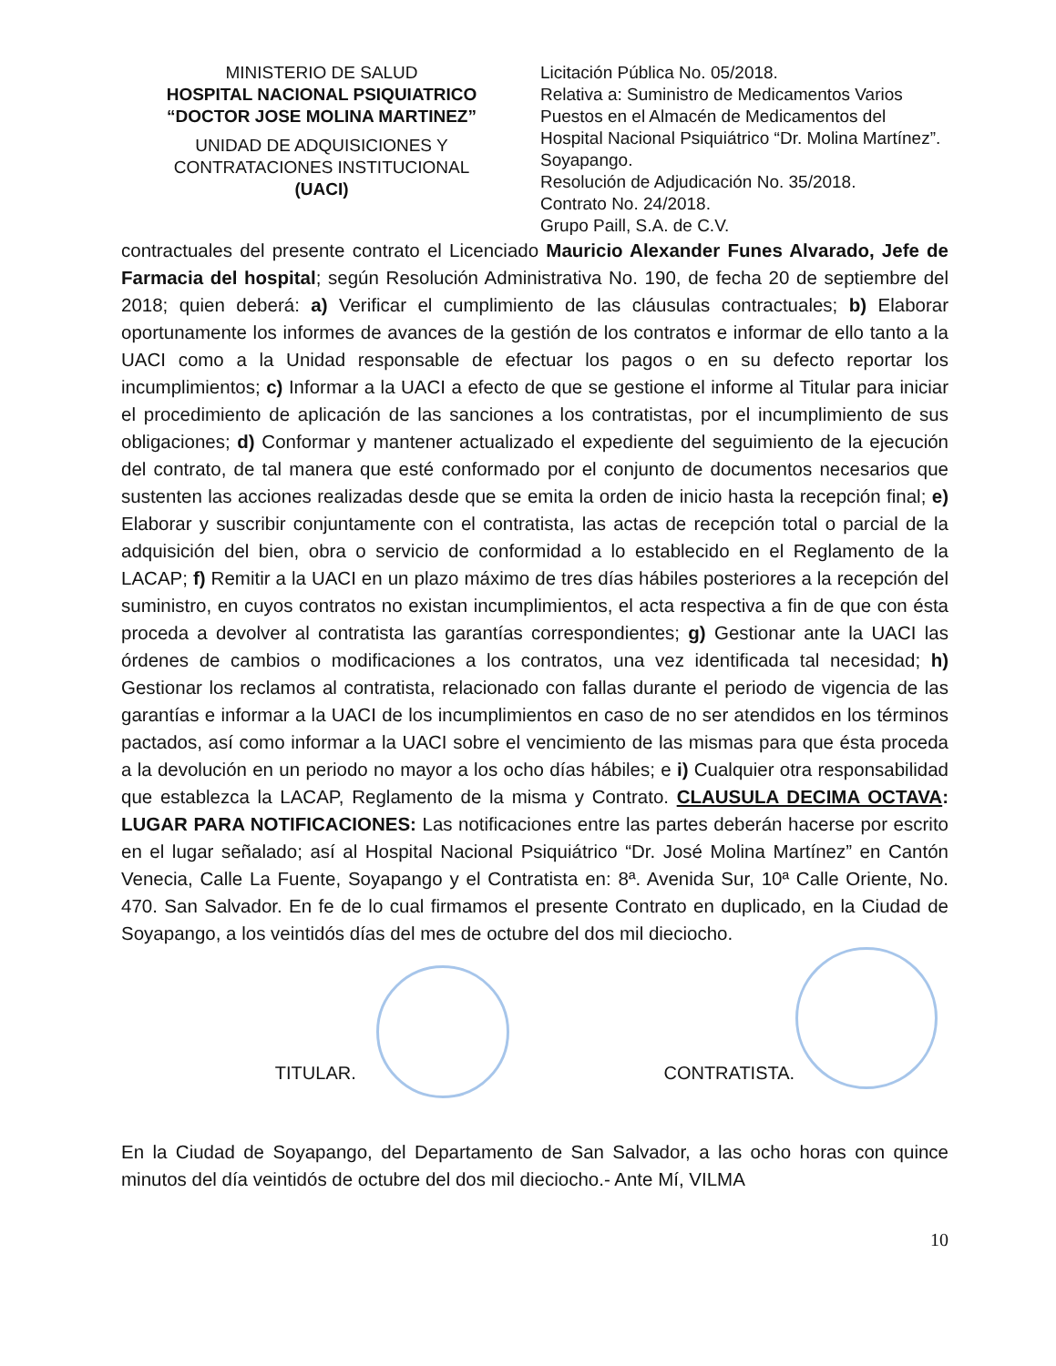MINISTERIO DE SALUD
HOSPITAL NACIONAL PSIQUIATRICO
“DOCTOR JOSE MOLINA MARTINEZ”
UNIDAD DE ADQUISICIONES Y
CONTRATACIONES INSTITUCIONAL
(UACI)
Licitación Pública No. 05/2018.
Relativa a: Suministro de Medicamentos Varios
Puestos en el Almacén de Medicamentos del
Hospital Nacional Psiquiátrico “Dr. Molina Martínez”.
Soyapango.
Resolución de Adjudicación No. 35/2018.
Contrato No. 24/2018.
Grupo Paill, S.A. de C.V.
contractuales del presente contrato el Licenciado Mauricio Alexander Funes Alvarado, Jefe de Farmacia del hospital; según Resolución Administrativa No. 190, de fecha 20 de septiembre del 2018; quien deberá: a) Verificar el cumplimiento de las cláusulas contractuales; b) Elaborar oportunamente los informes de avances de la gestión de los contratos e informar de ello tanto a la UACI como a la Unidad responsable de efectuar los pagos o en su defecto reportar los incumplimientos; c) Informar a la UACI a efecto de que se gestione el informe al Titular para iniciar el procedimiento de aplicación de las sanciones a los contratistas, por el incumplimiento de sus obligaciones; d) Conformar y mantener actualizado el expediente del seguimiento de la ejecución del contrato, de tal manera que esté conformado por el conjunto de documentos necesarios que sustenten las acciones realizadas desde que se emita la orden de inicio hasta la recepción final; e) Elaborar y suscribir conjuntamente con el contratista, las actas de recepción total o parcial de la adquisición del bien, obra o servicio de conformidad a lo establecido en el Reglamento de la LACAP; f) Remitir a la UACI en un plazo máximo de tres días hábiles posteriores a la recepción del suministro, en cuyos contratos no existan incumplimientos, el acta respectiva a fin de que con ésta proceda a devolver al contratista las garantías correspondientes; g) Gestionar ante la UACI las órdenes de cambios o modificaciones a los contratos, una vez identificada tal necesidad; h) Gestionar los reclamos al contratista, relacionado con fallas durante el periodo de vigencia de las garantías e informar a la UACI de los incumplimientos en caso de no ser atendidos en los términos pactados, así como informar a la UACI sobre el vencimiento de las mismas para que ésta proceda a la devolución en un periodo no mayor a los ocho días hábiles; e i) Cualquier otra responsabilidad que establezca la LACAP, Reglamento de la misma y Contrato. CLAUSULA DECIMA OCTAVA: LUGAR PARA NOTIFICACIONES: Las notificaciones entre las partes deberán hacerse por escrito en el lugar señalado; así al Hospital Nacional Psiquiátrico “Dr. José Molina Martínez” en Cantón Venecia, Calle La Fuente, Soyapango y el Contratista en: 8ª. Avenida Sur, 10ª Calle Oriente, No. 470. San Salvador. En fe de lo cual firmamos el presente Contrato en duplicado, en la Ciudad de Soyapango, a los veintidós días del mes de octubre del dos mil dieciocho.
TITULAR. CONTRATISTA.
En la Ciudad de Soyapango, del Departamento de San Salvador, a las ocho horas con quince minutos del día veintidós de octubre del dos mil dieciocho.- Ante Mí, VILMA
10